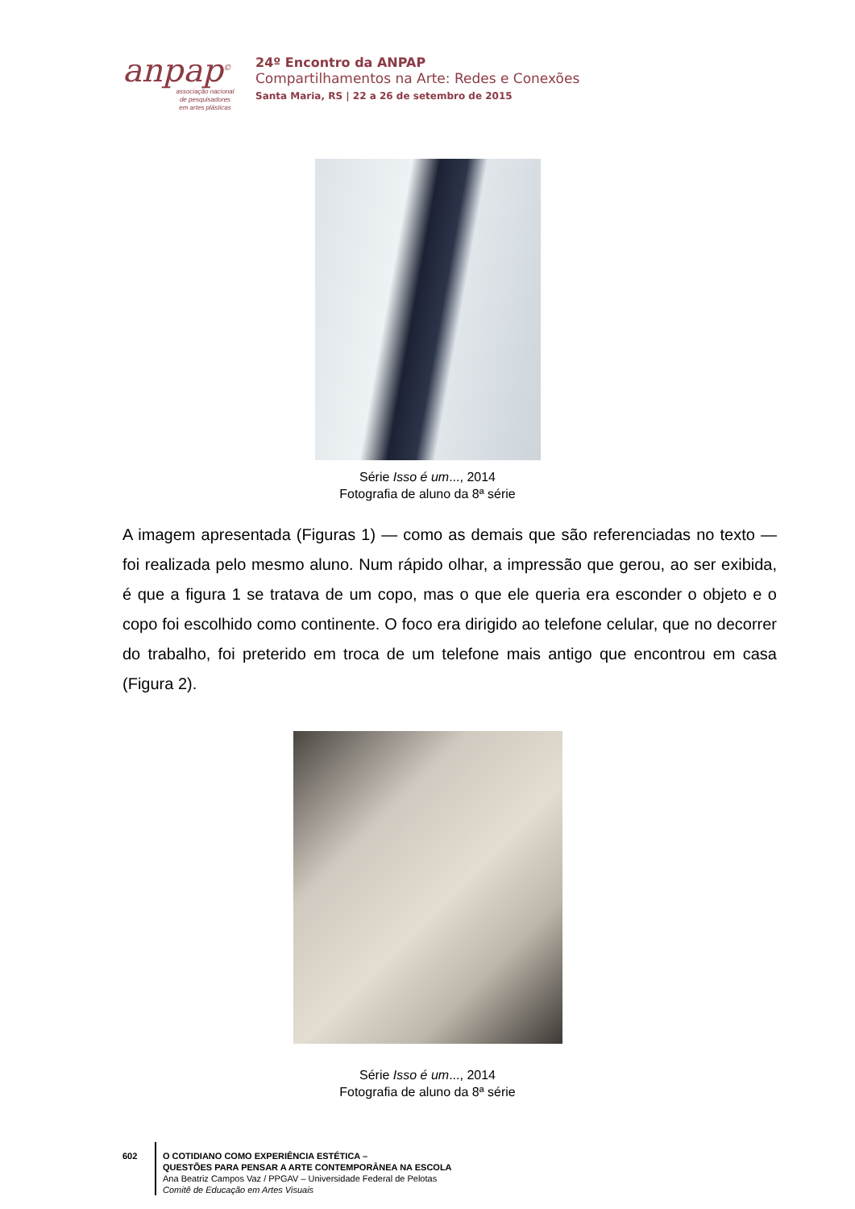anpap<sup>©</sup>
associação nacional
de pesquisadores
em artes plásticas
24º Encontro da ANPAP
Compartilhamentos na Arte: Redes e Conexões
Santa Maria, RS | 22 a 26 de setembro de 2015
Série Isso é um..., 2014
Fotografia de aluno da 8ª série
A imagem apresentada (Figuras 1) — como as demais que são referenciadas no texto — foi realizada pelo mesmo aluno. Num rápido olhar, a impressão que gerou, ao ser exibida, é que a figura 1 se tratava de um copo, mas o que ele queria era esconder o objeto e o copo foi escolhido como continente. O foco era dirigido ao telefone celular, que no decorrer do trabalho, foi preterido em troca de um telefone mais antigo que encontrou em casa (Figura 2).
Série Isso é um..., 2014
Fotografia de aluno da 8ª série
602 O COTIDIANO COMO EXPERIÊNCIA ESTÉTICA –
QUESTÕES PARA PENSAR A ARTE CONTEMPORÂNEA NA ESCOLA
Ana Beatriz Campos Vaz / PPGAV – Universidade Federal de Pelotas
Comitê de Educação em Artes Visuais